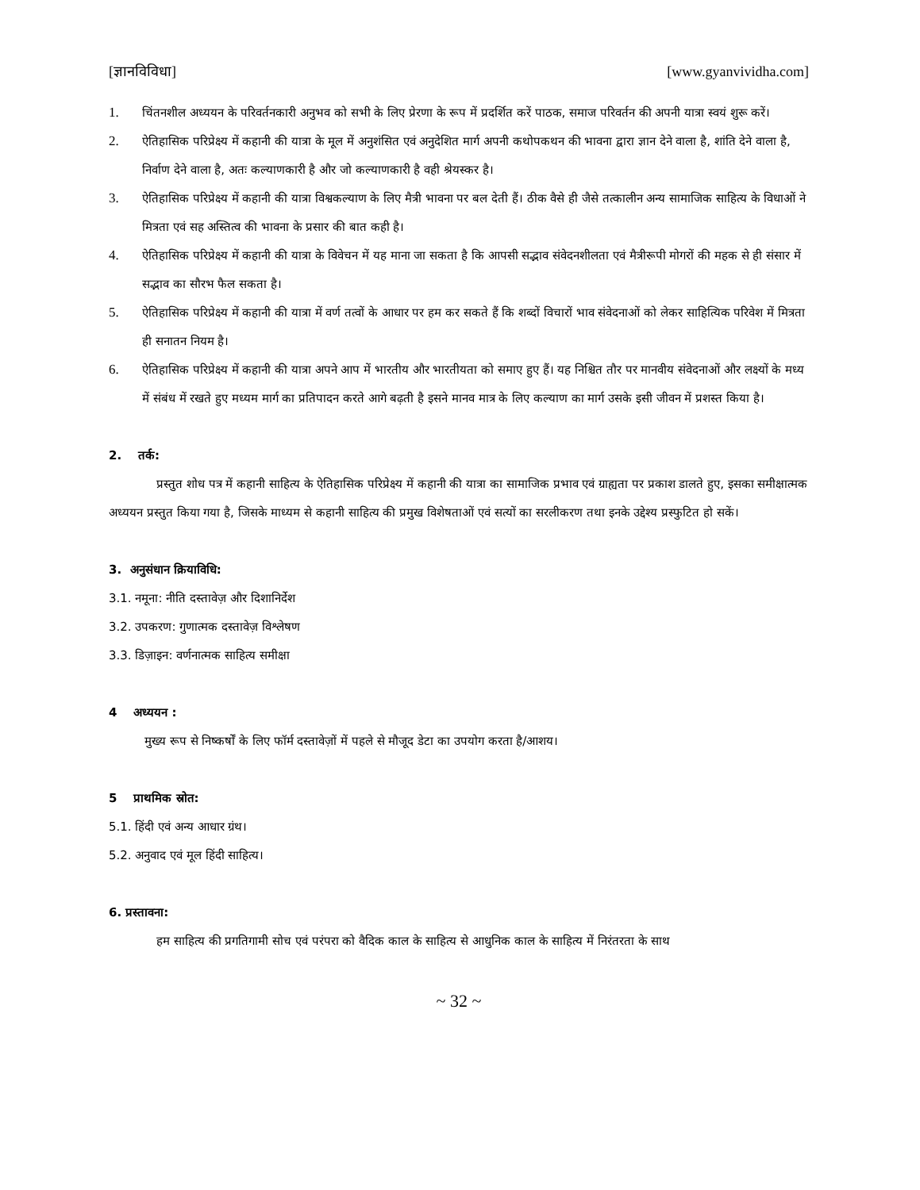[ज्ञानविविधा] [www.gyanvividha.com]
1. चिंतनशील अध्ययन के परिवर्तनकारी अनुभव को सभी के लिए प्रेरणा के रूप में प्रदर्शित करें पाठक, समाज परिवर्तन की अपनी यात्रा स्वयं शुरू करें।
2. ऐतिहासिक परिप्रेक्ष्य में कहानी की यात्रा के मूल में अनुशंसित एवं अनुदेशित मार्ग अपनी कथोपकथन की भावना द्वारा ज्ञान देने वाला है, शांति देने वाला है, निर्वाण देने वाला है, अतः कल्याणकारी है और जो कल्याणकारी है वही श्रेयस्कर है।
3. ऐतिहासिक परिप्रेक्ष्य में कहानी की यात्रा विश्वकल्याण के लिए मैत्री भावना पर बल देती हैं। ठीक वैसे ही जैसे तत्कालीन अन्य सामाजिक साहित्य के विधाओं ने मित्रता एवं सह अस्तित्व की भावना के प्रसार की बात कही है।
4. ऐतिहासिक परिप्रेक्ष्य में कहानी की यात्रा के विवेचन में यह माना जा सकता है कि आपसी सद्भाव संवेदनशीलता एवं मैत्रीरूपी मोगरों की महक से ही संसार में सद्भाव का सौरभ फैल सकता है।
5. ऐतिहासिक परिप्रेक्ष्य में कहानी की यात्रा में वर्ण तत्वों के आधार पर हम कर सकते हैं कि शब्दों विचारों भाव संवेदनाओं को लेकर साहित्यिक परिवेश में मित्रता ही सनातन नियम है।
6. ऐतिहासिक परिप्रेक्ष्य में कहानी की यात्रा अपने आप में भारतीय और भारतीयता को समाए हुए हैं। यह निश्चित तौर पर मानवीय संवेदनाओं और लक्ष्यों के मध्य में संबंध में रखते हुए मध्यम मार्ग का प्रतिपादन करते आगे बढ़ती है इसने मानव मात्र के लिए कल्याण का मार्ग उसके इसी जीवन में प्रशस्त किया है।
2. तर्क:
प्रस्तुत शोध पत्र में कहानी साहित्य के ऐतिहासिक परिप्रेक्ष्य में कहानी की यात्रा का सामाजिक प्रभाव एवं ग्राह्यता पर प्रकाश डालते हुए, इसका समीक्षात्मक अध्ययन प्रस्तुत किया गया है, जिसके माध्यम से कहानी साहित्य की प्रमुख विशेषताओं एवं सत्यों का सरलीकरण तथा इनके उद्देश्य प्रस्फुटित हो सकें।
3. अनुसंधान क्रियाविधि:
3.1. नमूना: नीति दस्तावेज़ और दिशानिर्देश
3.2. उपकरण: गुणात्मक दस्तावेज़ विश्लेषण
3.3. डिज़ाइन: वर्णनात्मक साहित्य समीक्षा
4 अध्ययन :
मुख्य रूप से निष्कर्षों के लिए फॉर्म दस्तावेज़ों में पहले से मौजूद डेटा का उपयोग करता है/आशय।
5 प्राथमिक स्रोत:
5.1. हिंदी एवं अन्य आधार ग्रंथ।
5.2. अनुवाद एवं मूल हिंदी साहित्य।
6. प्रस्तावना:
हम साहित्य की प्रगतिगामी सोच एवं परंपरा को वैदिक काल के साहित्य से आधुनिक काल के साहित्य में निरंतरता के साथ
~ 32 ~